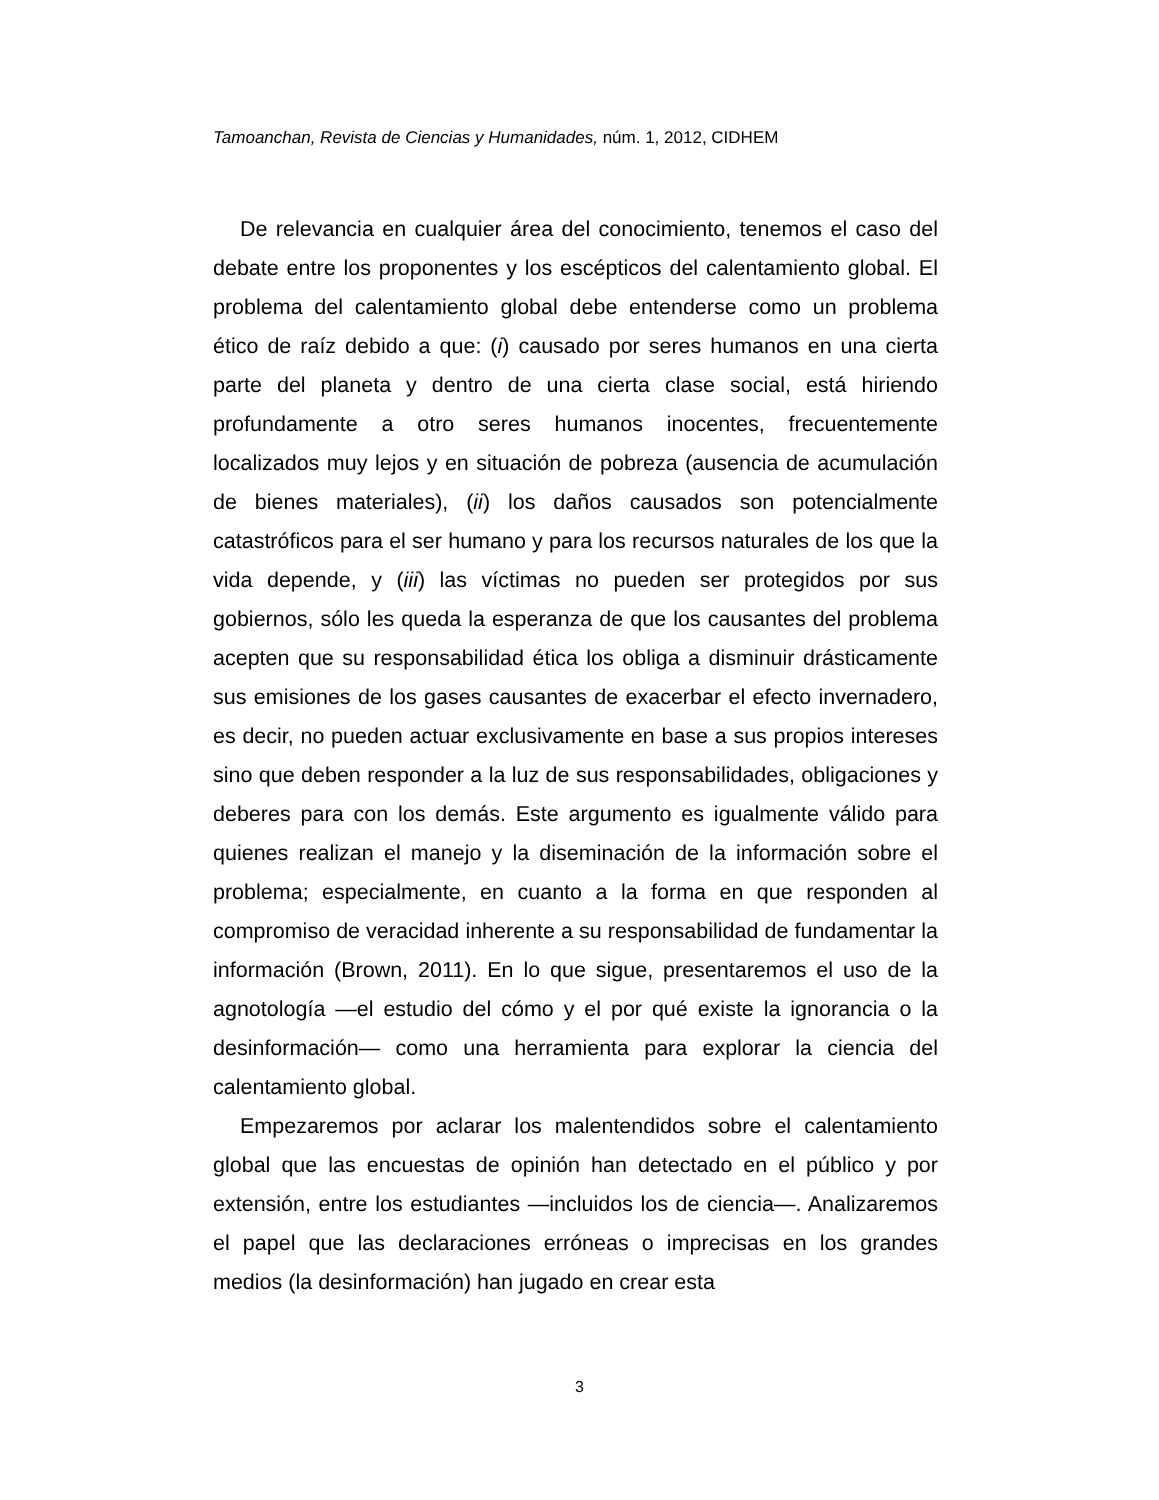Tamoanchan, Revista de Ciencias y Humanidades, núm. 1, 2012, CIDHEM
De relevancia en cualquier área del conocimiento, tenemos el caso del debate entre los proponentes y los escépticos del calentamiento global. El problema del calentamiento global debe entenderse como un problema ético de raíz debido a que: (i) causado por seres humanos en una cierta parte del planeta y dentro de una cierta clase social, está hiriendo profundamente a otro seres humanos inocentes, frecuentemente localizados muy lejos y en situación de pobreza (ausencia de acumulación de bienes materiales), (ii) los daños causados son potencialmente catastróficos para el ser humano y para los recursos naturales de los que la vida depende, y (iii) las víctimas no pueden ser protegidos por sus gobiernos, sólo les queda la esperanza de que los causantes del problema acepten que su responsabilidad ética los obliga a disminuir drásticamente sus emisiones de los gases causantes de exacerbar el efecto invernadero, es decir, no pueden actuar exclusivamente en base a sus propios intereses sino que deben responder a la luz de sus responsabilidades, obligaciones y deberes para con los demás. Este argumento es igualmente válido para quienes realizan el manejo y la diseminación de la información sobre el problema; especialmente, en cuanto a la forma en que responden al compromiso de veracidad inherente a su responsabilidad de fundamentar la información (Brown, 2011). En lo que sigue, presentaremos el uso de la agnotología —el estudio del cómo y el por qué existe la ignorancia o la desinformación— como una herramienta para explorar la ciencia del calentamiento global.
Empezaremos por aclarar los malentendidos sobre el calentamiento global que las encuestas de opinión han detectado en el público y por extensión, entre los estudiantes —incluidos los de ciencia—. Analizaremos el papel que las declaraciones erróneas o imprecisas en los grandes medios (la desinformación) han jugado en crear esta
3